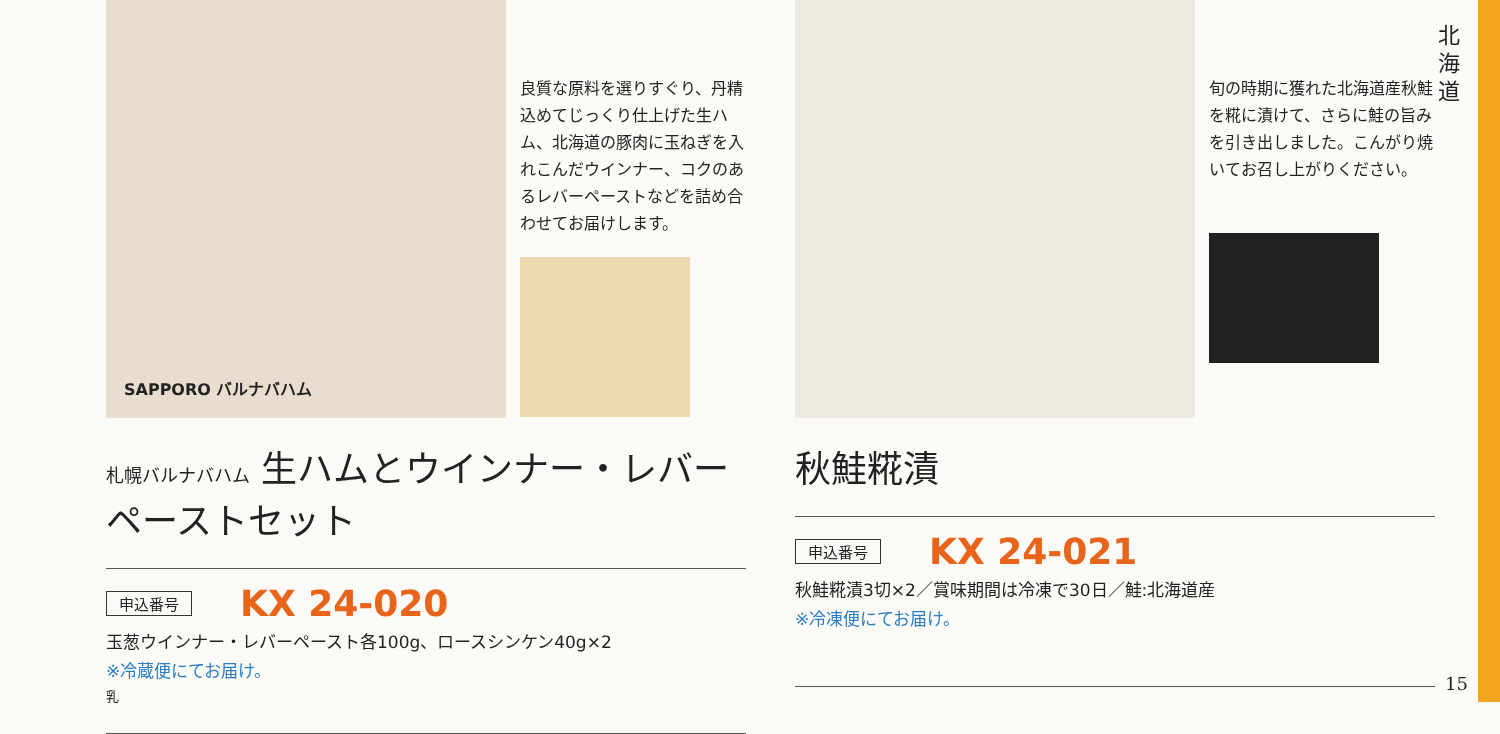SAPPORO バルナバハム
良質な原料を選りすぐり、丹精込めてじっくり仕上げた生ハム、北海道の豚肉に玉ねぎを入れこんだウインナー、コクのあるレバーペーストなどを詰め合わせてお届けします。
札幌バルナバハム 生ハムとウインナー・レバーペーストセット
申込番号 KX 24-020
玉葱ウインナー・レバーペースト各100g、ロースシンケン40g×2
※冷蔵便にてお届け。
乳
旬の時期に獲れた北海道産秋鮭を糀に漬けて、さらに鮭の旨みを引き出しました。こんがり焼いてお召し上がりください。
秋鮭糀漬
申込番号 KX 24-021
秋鮭糀漬3切×2／賞味期間は冷凍で30日／鮭:北海道産
※冷凍便にてお届け。
北 海 道
15